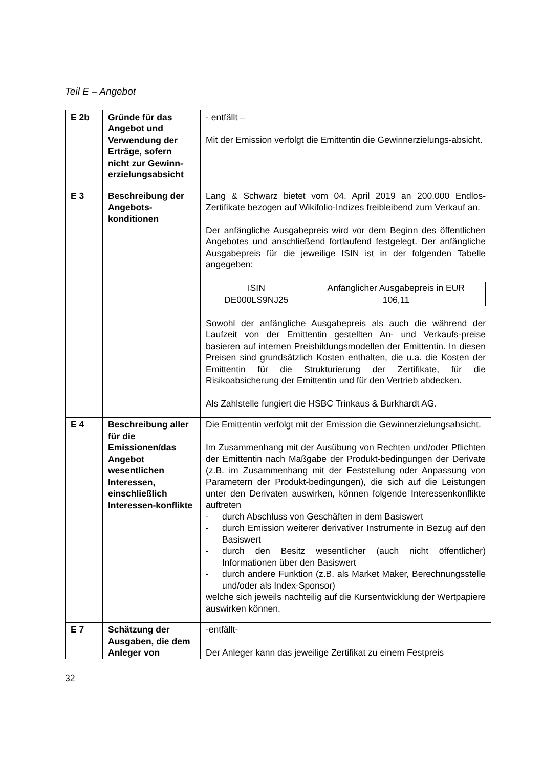Teil E – Angebot
| E 2b | Gründe für das Angebot und Verwendung der Erträge, sofern nicht zur Gewinn-erzielungsabsicht | - entfällt – Mit der Emission verfolgt die Emittentin die Gewinnerzielungs-absicht. |
| E 3 | Beschreibung der Angebots-konditionen | Lang & Schwarz bietet vom 04. April 2019 an 200.000 Endlos-Zertifikate bezogen auf Wikifolio-Indizes freibleibend zum Verkauf an. Der anfängliche Ausgabepreis wird vor dem Beginn des öffentlichen Angebotes und anschließend fortlaufend festgelegt. Der anfängliche Ausgabepreis für die jeweilige ISIN ist in der folgenden Tabelle angegeben: / ISIN / Anfänglicher Ausgabepreis in EUR / / --- / --- / / DE000LS9NJ25 / 106,11 / Sowohl der anfängliche Ausgabepreis als auch die während der Laufzeit von der Emittentin gestellten An- und Verkaufs-preise basieren auf internen Preisbildungsmodellen der Emittentin. In diesen Preisen sind grundsätzlich Kosten enthalten, die u.a. die Kosten der Emittentin für die Strukturierung der Zertifikate, für die Risikoabsicherung der Emittentin und für den Vertrieb abdecken. Als Zahlstelle fungiert die HSBC Trinkaus & Burkhardt AG. |
| E 4 | Beschreibung aller für die Emissionen/das Angebot wesentlichen Interessen, einschließlich Interessen-konflikte | Die Emittentin verfolgt mit der Emission die Gewinnerzielungsabsicht. Im Zusammenhang mit der Ausübung von Rechten und/oder Pflichten der Emittentin nach Maßgabe der Produkt-bedingungen der Derivate (z.B. im Zusammenhang mit der Feststellung oder Anpassung von Parametern der Produkt-bedingungen), die sich auf die Leistungen unter den Derivaten auswirken, können folgende Interessenkonflikte auftreten - durch Abschluss von Geschäften in dem Basiswert - durch Emission weiterer derivativer Instrumente in Bezug auf den Basiswert - durch den Besitz wesentlicher (auch nicht öffentlicher) Informationen über den Basiswert - durch andere Funktion (z.B. als Market Maker, Berechnungsstelle und/oder als Index-Sponsor) welche sich jeweils nachteilig auf die Kursentwicklung der Wertpapiere auswirken können. |
| E 7 | Schätzung der Ausgaben, die dem Anleger von | -entfällt- Der Anleger kann das jeweilige Zertifikat zu einem Festpreis |
32